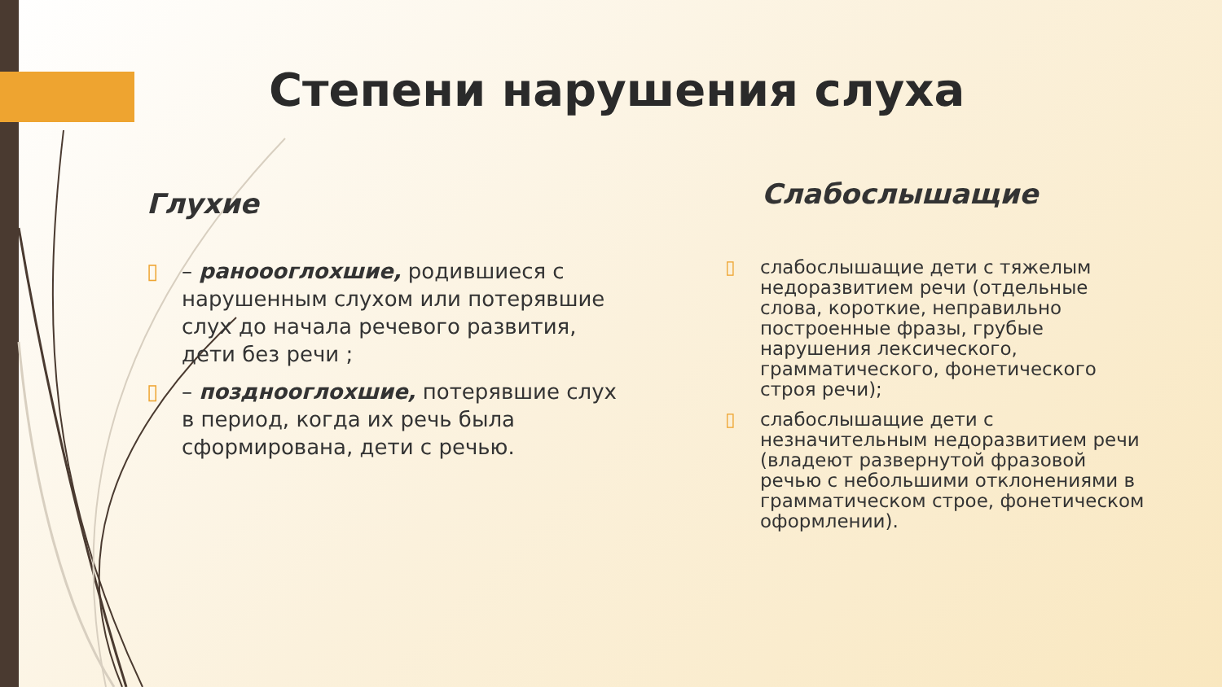Степени нарушения слуха
Глухие
▯ – раноооглохшие, родившиеся с нарушенным слухом или потерявшие слух до начала речевого развития, дети без речи ;
▯ – позднооглохшие, потерявшие слух в период, когда их речь была сформирована, дети с речью.
Слабослышащие
▯ слабослышащие дети с тяжелым недоразвитием речи (отдельные слова, короткие, неправильно построенные фразы, грубые нарушения лексического, грамматического, фонетического строя речи);
▯ слабослышащие дети с незначительным недоразвитием речи (владеют развернутой фразовой речью с небольшими отклонениями в грамматическом строе, фонетическом оформлении).